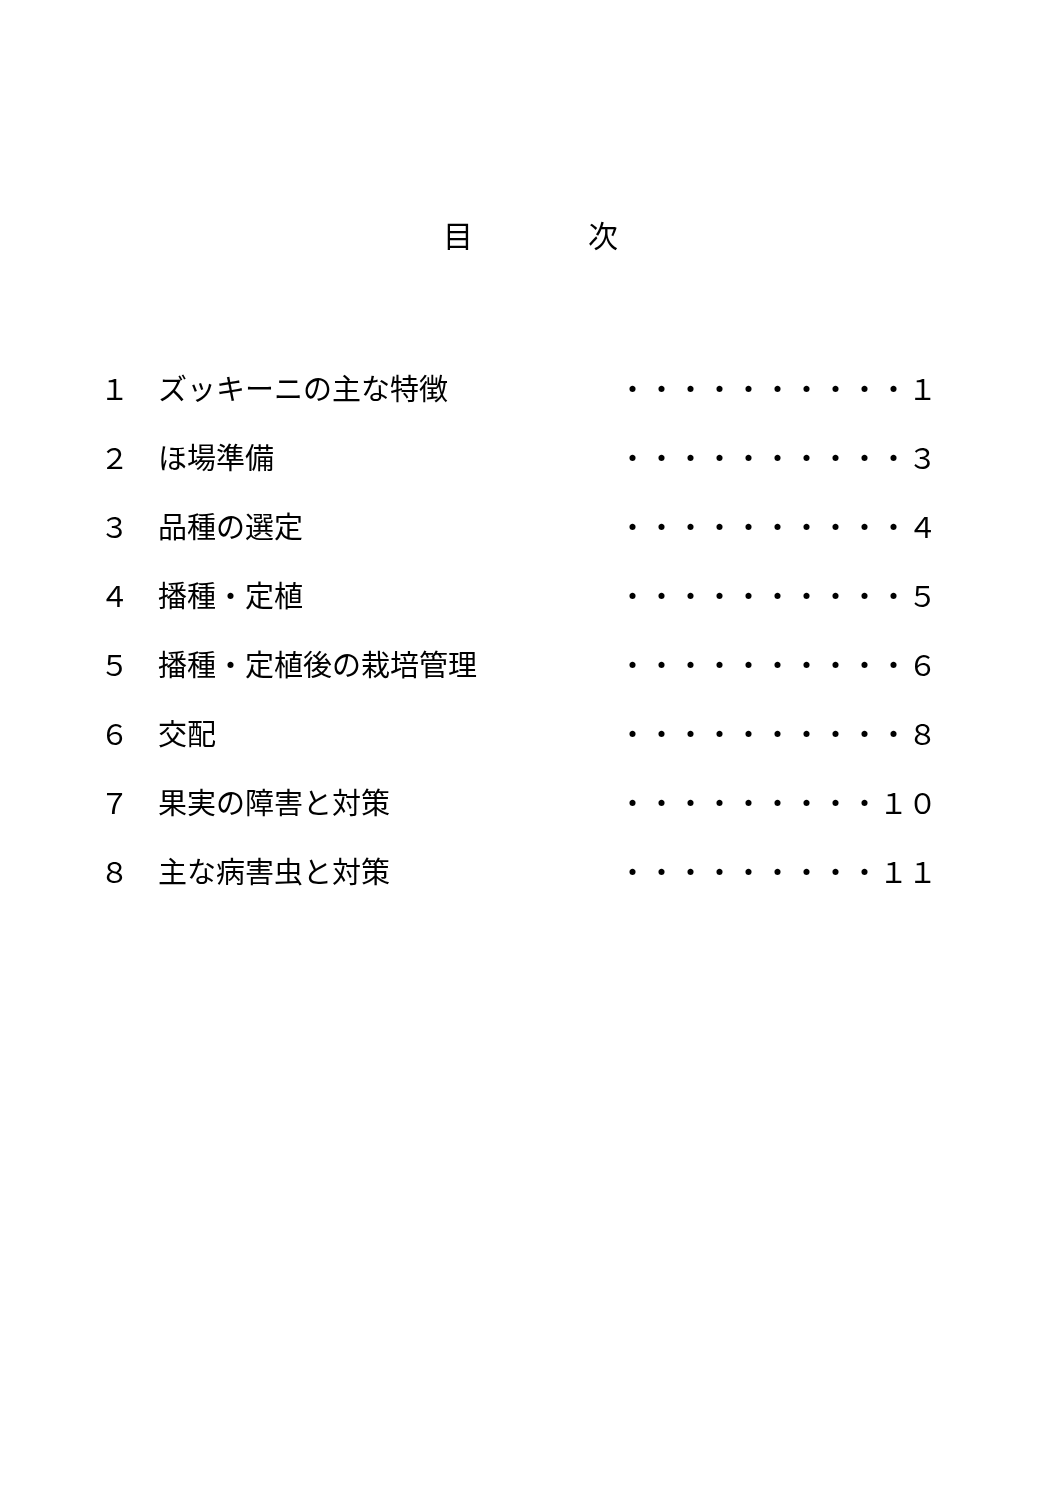目 次
１ ズッキーニの主な特徴 ・・・・・・・・・・１
２ ほ場準備 ・・・・・・・・・・３
３ 品種の選定 ・・・・・・・・・・４
４ 播種・定植 ・・・・・・・・・・５
５ 播種・定植後の栽培管理 ・・・・・・・・・・６
６ 交配 ・・・・・・・・・・８
７ 果実の障害と対策 ・・・・・・・・・１０
８ 主な病害虫と対策 ・・・・・・・・・１１